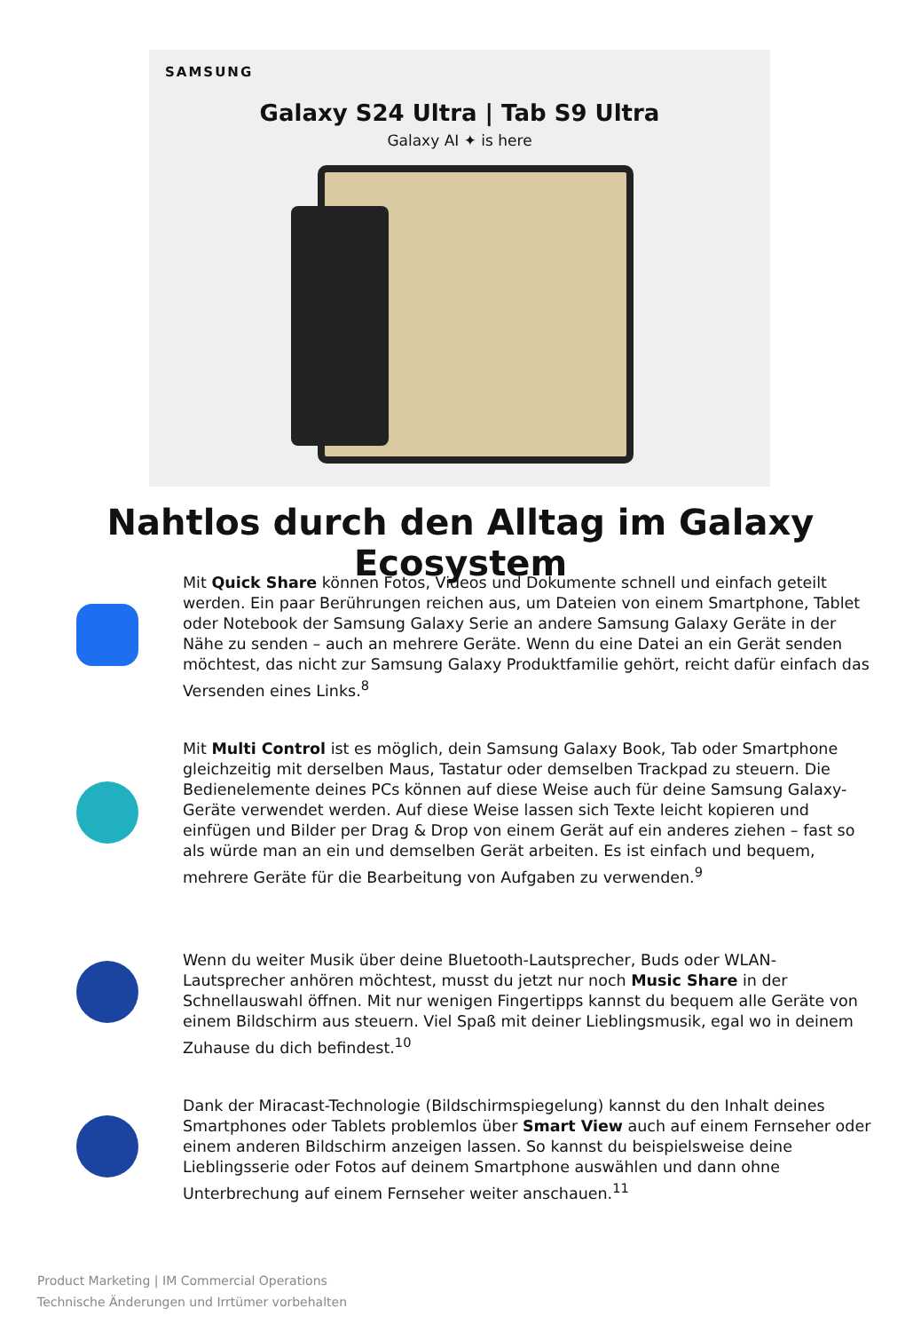SAMSUNG
Galaxy S24 Ultra | Tab S9 Ultra
Galaxy AI ✦ is here
Nahtlos durch den Alltag im Galaxy Ecosystem
Mit Quick Share können Fotos, Videos und Dokumente schnell und einfach geteilt werden. Ein paar Berührungen reichen aus, um Dateien von einem Smartphone, Tablet oder Notebook der Samsung Galaxy Serie an andere Samsung Galaxy Geräte in der Nähe zu senden – auch an mehrere Geräte. Wenn du eine Datei an ein Gerät senden möchtest, das nicht zur Samsung Galaxy Produktfamilie gehört, reicht dafür einfach das Versenden eines Links.<sup>8</sup>
Mit Multi Control ist es möglich, dein Samsung Galaxy Book, Tab oder Smartphone gleichzeitig mit derselben Maus, Tastatur oder demselben Trackpad zu steuern. Die Bedienelemente deines PCs können auf diese Weise auch für deine Samsung Galaxy-Geräte verwendet werden. Auf diese Weise lassen sich Texte leicht kopieren und einfügen und Bilder per Drag & Drop von einem Gerät auf ein anderes ziehen – fast so als würde man an ein und demselben Gerät arbeiten. Es ist einfach und bequem, mehrere Geräte für die Bearbeitung von Aufgaben zu verwenden.<sup>9</sup>
Wenn du weiter Musik über deine Bluetooth-Lautsprecher, Buds oder WLAN-Lautsprecher anhören möchtest, musst du jetzt nur noch Music Share in der Schnellauswahl öffnen. Mit nur wenigen Fingertipps kannst du bequem alle Geräte von einem Bildschirm aus steuern. Viel Spaß mit deiner Lieblingsmusik, egal wo in deinem Zuhause du dich befindest.<sup>10</sup>
Dank der Miracast-Technologie (Bildschirmspiegelung) kannst du den Inhalt deines Smartphones oder Tablets problemlos über Smart View auch auf einem Fernseher oder einem anderen Bildschirm anzeigen lassen. So kannst du beispielsweise deine Lieblingsserie oder Fotos auf deinem Smartphone auswählen und dann ohne Unterbrechung auf einem Fernseher weiter anschauen.<sup>11</sup>
Product Marketing | IM Commercial Operations
Technische Änderungen und Irrtümer vorbehalten